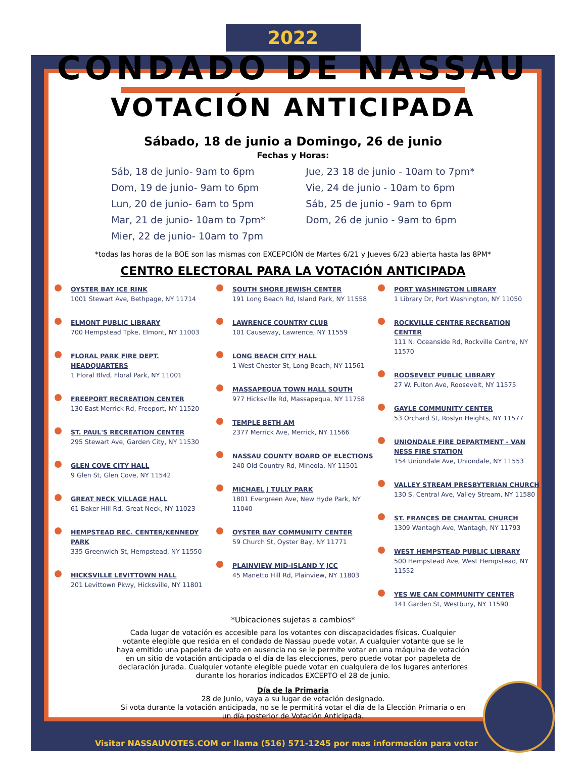2022
CONDADO DE NASSAU
VOTACIÓN ANTICIPADA
Sábado, 18 de junio a Domingo, 26 de junio
Fechas y Horas:
Sáb, 18 de junio- 9am to 6pm
Dom, 19 de junio- 9am to 6pm
Lun, 20 de junio- 6am to 5pm
Mar, 21 de junio- 10am to 7pm*
Mier, 22 de junio- 10am to 7pm
Jue, 23 18 de junio - 10am to 7pm*
Vie, 24 de junio - 10am to 6pm
Sáb, 25 de junio - 9am to 6pm
Dom, 26 de junio - 9am to 6pm
*todas las horas de la BOE son las mismas con EXCEPCIÓN de Martes 6/21 y Jueves 6/23 abierta hasta las 8PM*
CENTRO ELECTORAL PARA LA VOTACIÓN ANTICIPADA
OYSTER BAY ICE RINK
1001 Stewart Ave, Bethpage, NY 11714
ELMONT PUBLIC LIBRARY
700 Hempstead Tpke, Elmont, NY 11003
FLORAL PARK FIRE DEPT. HEADQUARTERS
1 Floral Blvd, Floral Park, NY 11001
FREEPORT RECREATION CENTER
130 East Merrick Rd, Freeport, NY 11520
ST. PAUL'S RECREATION CENTER
295 Stewart Ave, Garden City, NY 11530
GLEN COVE CITY HALL
9 Glen St, Glen Cove, NY 11542
GREAT NECK VILLAGE HALL
61 Baker Hill Rd, Great Neck, NY 11023
HEMPSTEAD REC. CENTER/KENNEDY PARK
335 Greenwich St, Hempstead, NY 11550
HICKSVILLE LEVITTOWN HALL
201 Levittown Pkwy, Hicksville, NY 11801
SOUTH SHORE JEWISH CENTER
191 Long Beach Rd, Island Park, NY 11558
LAWRENCE COUNTRY CLUB
101 Causeway, Lawrence, NY 11559
LONG BEACH CITY HALL
1 West Chester St, Long Beach, NY 11561
MASSAPEQUA TOWN HALL SOUTH
977 Hicksville Rd, Massapequa, NY 11758
TEMPLE BETH AM
2377 Merrick Ave, Merrick, NY 11566
NASSAU COUNTY BOARD OF ELECTIONS
240 Old Country Rd, Mineola, NY 11501
MICHAEL J TULLY PARK
1801 Evergreen Ave, New Hyde Park, NY 11040
OYSTER BAY COMMUNITY CENTER
59 Church St, Oyster Bay, NY 11771
PLAINVIEW MID-ISLAND Y JCC
45 Manetto Hill Rd, Plainview, NY 11803
PORT WASHINGTON LIBRARY
1 Library Dr, Port Washington, NY 11050
ROCKVILLE CENTRE RECREATION CENTER
111 N. Oceanside Rd, Rockville Centre, NY 11570
ROOSEVELT PUBLIC LIBRARY
27 W. Fulton Ave, Roosevelt, NY 11575
GAYLE COMMUNITY CENTER
53 Orchard St, Roslyn Heights, NY 11577
UNIONDALE FIRE DEPARTMENT - VAN NESS FIRE STATION
154 Uniondale Ave, Uniondale, NY 11553
VALLEY STREAM PRESBYTERIAN CHURCH
130 S. Central Ave, Valley Stream, NY 11580
ST. FRANCES DE CHANTAL CHURCH
1309 Wantagh Ave, Wantagh, NY 11793
WEST HEMPSTEAD PUBLIC LIBRARY
500 Hempstead Ave, West Hempstead, NY 11552
YES WE CAN COMMUNITY CENTER
141 Garden St, Westbury, NY 11590
*Ubicaciones sujetas a cambios*
Cada lugar de votación es accesible para los votantes con discapacidades físicas. Cualquier votante elegible que resida en el condado de Nassau puede votar. A cualquier votante que se le haya emitido una papeleta de voto en ausencia no se le permite votar en una máquina de votación en un sitio de votación anticipada o el día de las elecciones, pero puede votar por papeleta de declaración jurada. Cualquier votante elegible puede votar en cualquiera de los lugares anteriores durante los horarios indicados EXCEPTO el 28 de junio.
Día de la Primaria
28 de Junio, vaya a su lugar de votación designado.
Si vota durante la votación anticipada, no se le permitirá votar el día de la Elección Primaria o en un día posterior de Votación Anticipada.
Visitar NASSAUVOTES.COM or llama (516) 571-1245 por mas información para votar